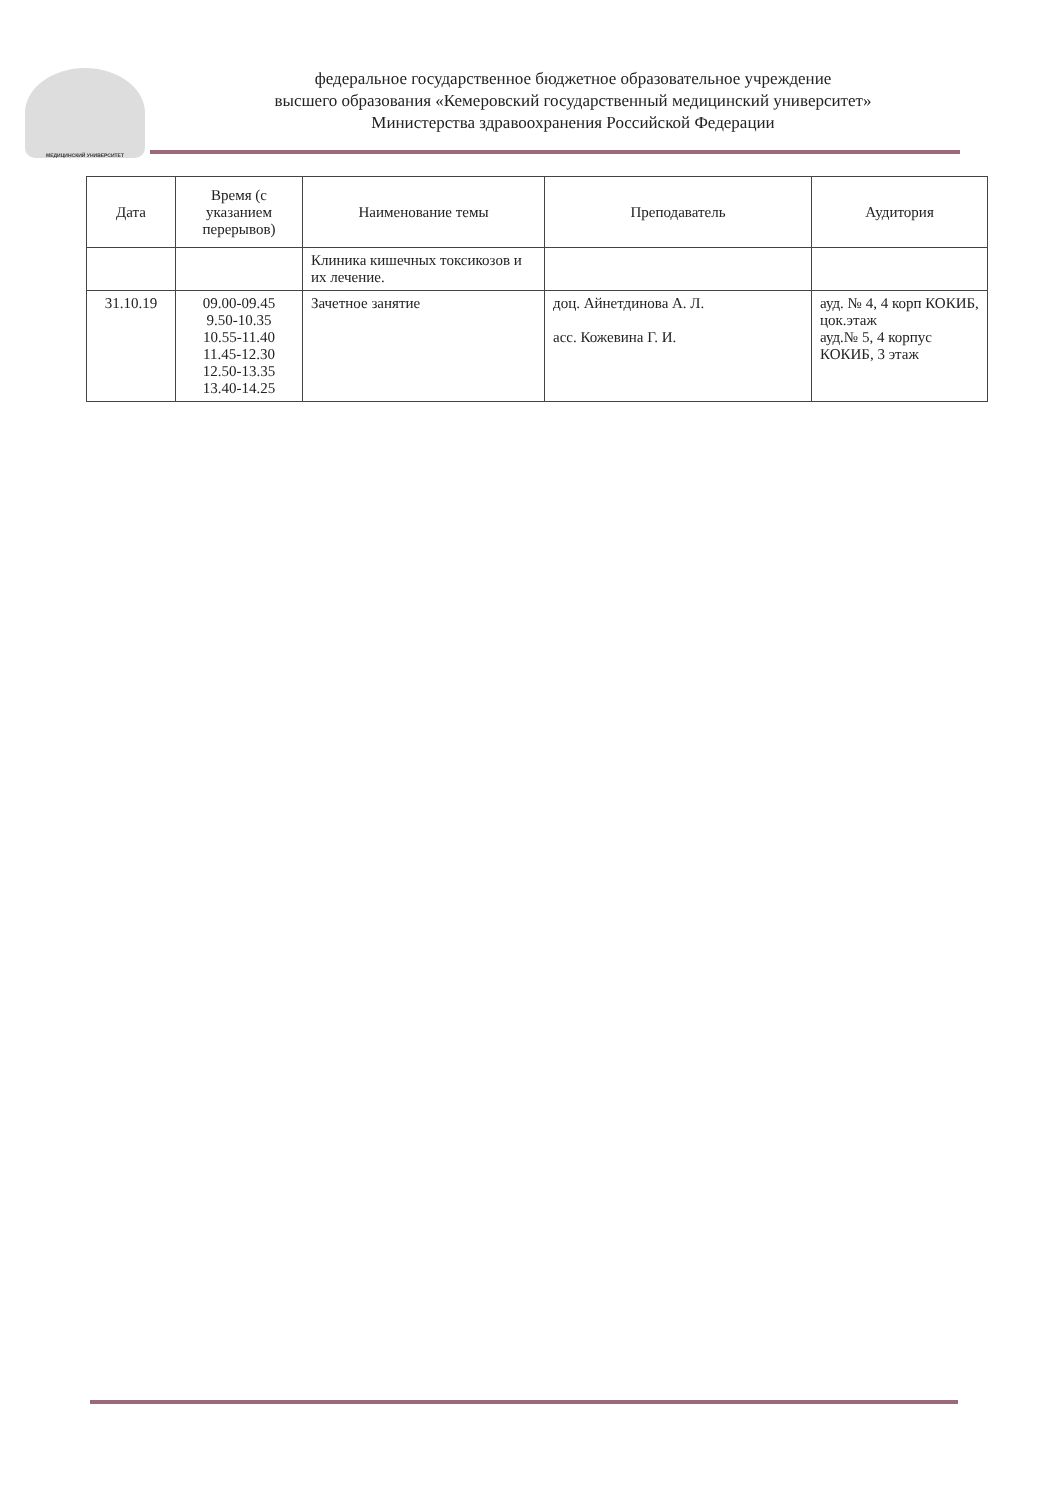МЕДИЦИНСКИЙ УНИВЕРСИТЕТ
федеральное государственное бюджетное образовательное учреждение
высшего образования «Кемеровский государственный медицинский университет»
Министерства здравоохранения Российской Федерации
| Дата | Время (с указанием перерывов) | Наименование темы | Преподаватель | Аудитория |
| --- | --- | --- | --- | --- |
| | | Клиника кишечных токсикозов и их лечение. | | |
| 31.10.19 | 09.00-09.45 9.50-10.35 10.55-11.40 11.45-12.30 12.50-13.35 13.40-14.25 | Зачетное занятие | доц. Айнетдинова А. Л. асс. Кожевина Г. И. | ауд. № 4, 4 корп КОКИБ, цок.этаж ауд.№ 5, 4 корпус КОКИБ, 3 этаж |